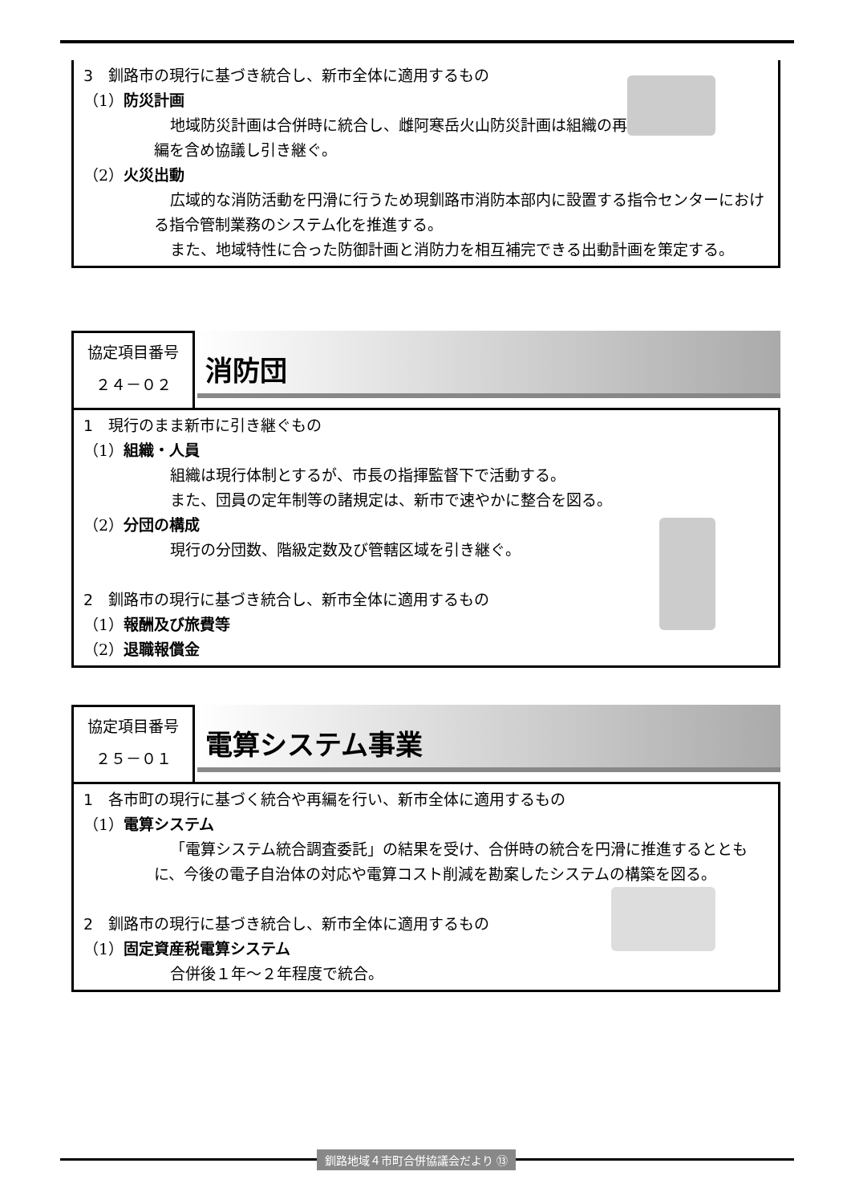3　釧路市の現行に基づき統合し、新市全体に適用するもの
（1）防災計画
地域防災計画は合併時に統合し、雌阿寒岳火山防災計画は組織の再編を含め協議し引き継ぐ。
（2）火災出動
広域的な消防活動を円滑に行うため現釧路市消防本部内に設置する指令センターにおける指令管制業務のシステム化を推進する。
また、地域特性に合った防御計画と消防力を相互補完できる出動計画を策定する。
協定項目番号
２４－０２
消防団
1　現行のまま新市に引き継ぐもの
（1）組織・人員
組織は現行体制とするが、市長の指揮監督下で活動する。
また、団員の定年制等の諸規定は、新市で速やかに整合を図る。
（2）分団の構成
現行の分団数、階級定数及び管轄区域を引き継ぐ。
2　釧路市の現行に基づき統合し、新市全体に適用するもの
（1）報酬及び旅費等
（2）退職報償金
協定項目番号
２５－０１
電算システム事業
1　各市町の現行に基づく統合や再編を行い、新市全体に適用するもの
（1）電算システム
「電算システム統合調査委託」の結果を受け、合併時の統合を円滑に推進するとともに、今後の電子自治体の対応や電算コスト削減を勘案したシステムの構築を図る。
2　釧路市の現行に基づき統合し、新市全体に適用するもの
（1）固定資産税電算システム
合併後１年～２年程度で統合。
釧路地域４市町合併協議会だより ⑬